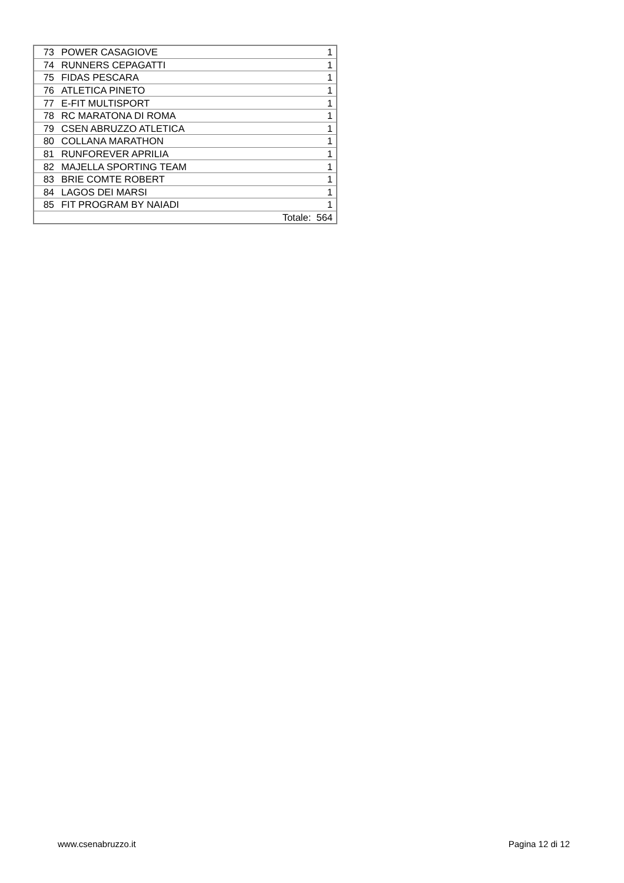| 73 | POWER CASAGIOVE | 1 |
| 74 | RUNNERS CEPAGATTI | 1 |
| 75 | FIDAS PESCARA | 1 |
| 76 | ATLETICA PINETO | 1 |
| 77 | E-FIT MULTISPORT | 1 |
| 78 | RC MARATONA DI ROMA | 1 |
| 79 | CSEN ABRUZZO ATLETICA | 1 |
| 80 | COLLANA MARATHON | 1 |
| 81 | RUNFOREVER APRILIA | 1 |
| 82 | MAJELLA SPORTING TEAM | 1 |
| 83 | BRIE COMTE ROBERT | 1 |
| 84 | LAGOS DEI MARSI | 1 |
| 85 | FIT PROGRAM BY NAIADI | 1 |
| Totale: 564 | | |
www.csenabruzzo.it Pagina 12 di 12